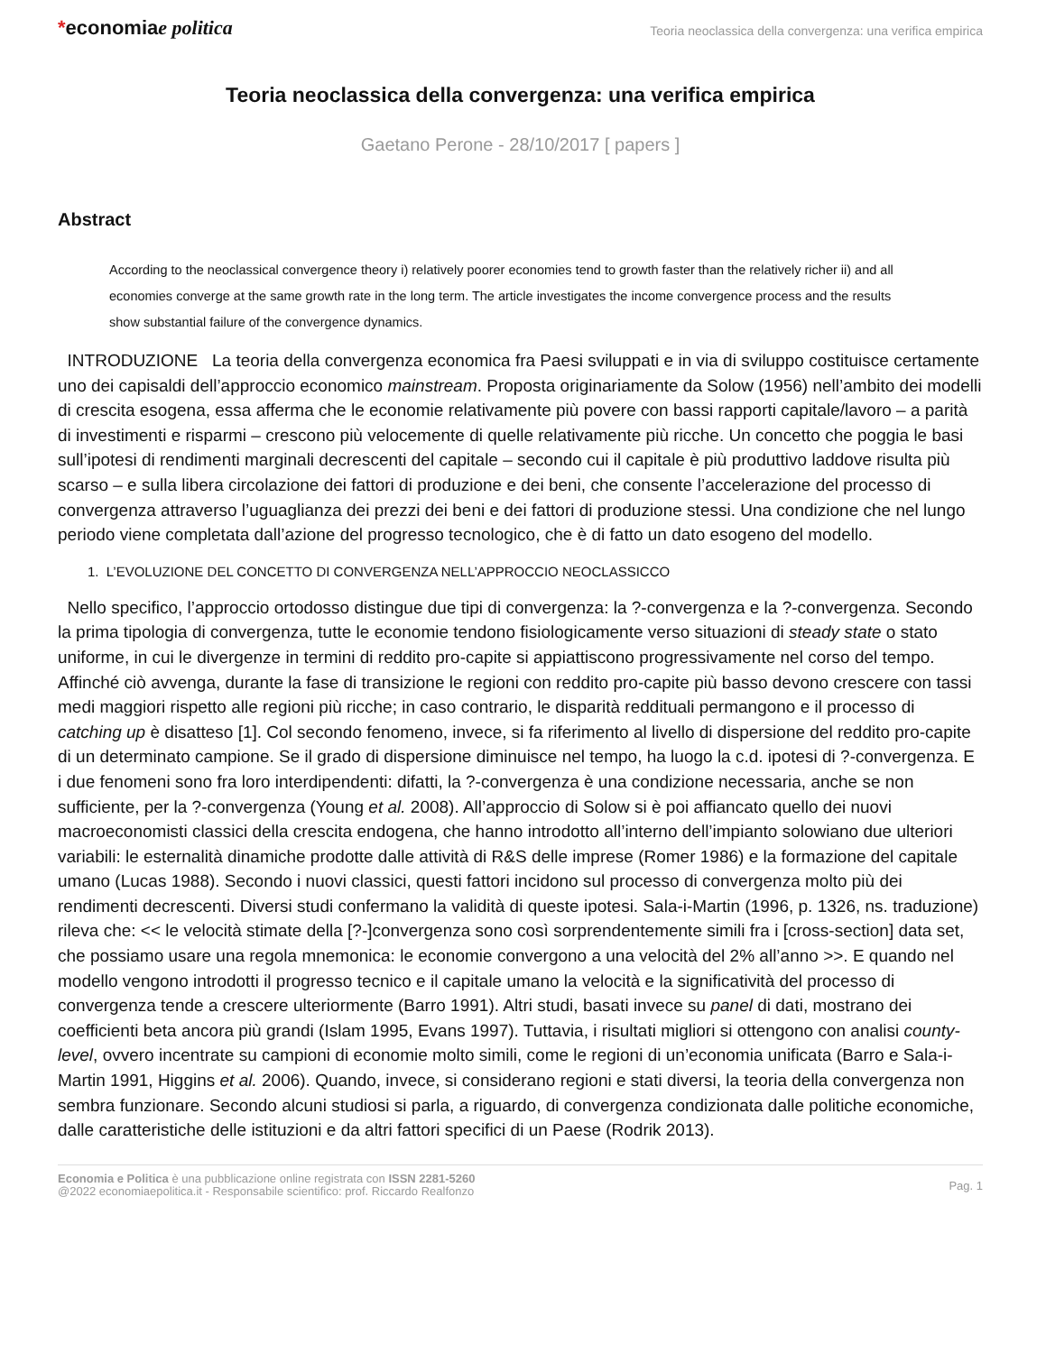*economiae politica
Teoria neoclassica della convergenza: una verifica empirica
Teoria neoclassica della convergenza: una verifica empirica
Gaetano Perone - 28/10/2017 [ papers ]
Abstract
According to the neoclassical convergence theory i) relatively poorer economies tend to growth faster than the relatively richer ii) and all economies converge at the same growth rate in the long term. The article investigates the income convergence process and the results show substantial failure of the convergence dynamics.
INTRODUZIONE La teoria della convergenza economica fra Paesi sviluppati e in via di sviluppo costituisce certamente uno dei capisaldi dell’approccio economico mainstream. Proposta originariamente da Solow (1956) nell’ambito dei modelli di crescita esogena, essa afferma che le economie relativamente più povere con bassi rapporti capitale/lavoro – a parità di investimenti e risparmi – crescono più velocemente di quelle relativamente più ricche. Un concetto che poggia le basi sull’ipotesi di rendimenti marginali decrescenti del capitale – secondo cui il capitale è più produttivo laddove risulta più scarso – e sulla libera circolazione dei fattori di produzione e dei beni, che consente l’accelerazione del processo di convergenza attraverso l’uguaglianza dei prezzi dei beni e dei fattori di produzione stessi. Una condizione che nel lungo periodo viene completata dall’azione del progresso tecnologico, che è di fatto un dato esogeno del modello.
1. L’EVOLUZIONE DEL CONCETTO DI CONVERGENZA NELL’APPROCCIO NEOCLASSICCO
Nello specifico, l’approccio ortodosso distingue due tipi di convergenza: la ?-convergenza e la ?-convergenza. Secondo la prima tipologia di convergenza, tutte le economie tendono fisiologicamente verso situazioni di steady state o stato uniforme, in cui le divergenze in termini di reddito pro-capite si appiattiscono progressivamente nel corso del tempo. Affinché ciò avvenga, durante la fase di transizione le regioni con reddito pro-capite più basso devono crescere con tassi medi maggiori rispetto alle regioni più ricche; in caso contrario, le disparità reddituali permangono e il processo di catching up è disatteso [1]. Col secondo fenomeno, invece, si fa riferimento al livello di dispersione del reddito pro-capite di un determinato campione. Se il grado di dispersione diminuisce nel tempo, ha luogo la c.d. ipotesi di ?-convergenza. E i due fenomeni sono fra loro interdipendenti: difatti, la ?-convergenza è una condizione necessaria, anche se non sufficiente, per la ?-convergenza (Young et al. 2008). All’approccio di Solow si è poi affiancato quello dei nuovi macroeconomisti classici della crescita endogena, che hanno introdotto all’interno dell’impianto solowiano due ulteriori variabili: le esternalità dinamiche prodotte dalle attività di R&S delle imprese (Romer 1986) e la formazione del capitale umano (Lucas 1988). Secondo i nuovi classici, questi fattori incidono sul processo di convergenza molto più dei rendimenti decrescenti. Diversi studi confermano la validità di queste ipotesi. Sala-i-Martin (1996, p. 1326, ns. traduzione) rileva che: << le velocità stimate della [?-]convergenza sono così sorprendentemente simili fra i [cross-section] data set, che possiamo usare una regola mnemonica: le economie convergono a una velocità del 2% all’anno >>. E quando nel modello vengono introdotti il progresso tecnico e il capitale umano la velocità e la significatività del processo di convergenza tende a crescere ulteriormente (Barro 1991). Altri studi, basati invece su panel di dati, mostrano dei coefficienti beta ancora più grandi (Islam 1995, Evans 1997). Tuttavia, i risultati migliori si ottengono con analisi county-level, ovvero incentrate su campioni di economie molto simili, come le regioni di un’economia unificata (Barro e Sala-i-Martin 1991, Higgins et al. 2006). Quando, invece, si considerano regioni e stati diversi, la teoria della convergenza non sembra funzionare. Secondo alcuni studiosi si parla, a riguardo, di convergenza condizionata dalle politiche economiche, dalle caratteristiche delle istituzioni e da altri fattori specifici di un Paese (Rodrik 2013).
Economia e Politica è una pubblicazione online registrata con ISSN 2281-5260
@2022 economiaepolitica.it - Responsabile scientifico: prof. Riccardo Realfonzo
Pag. 1